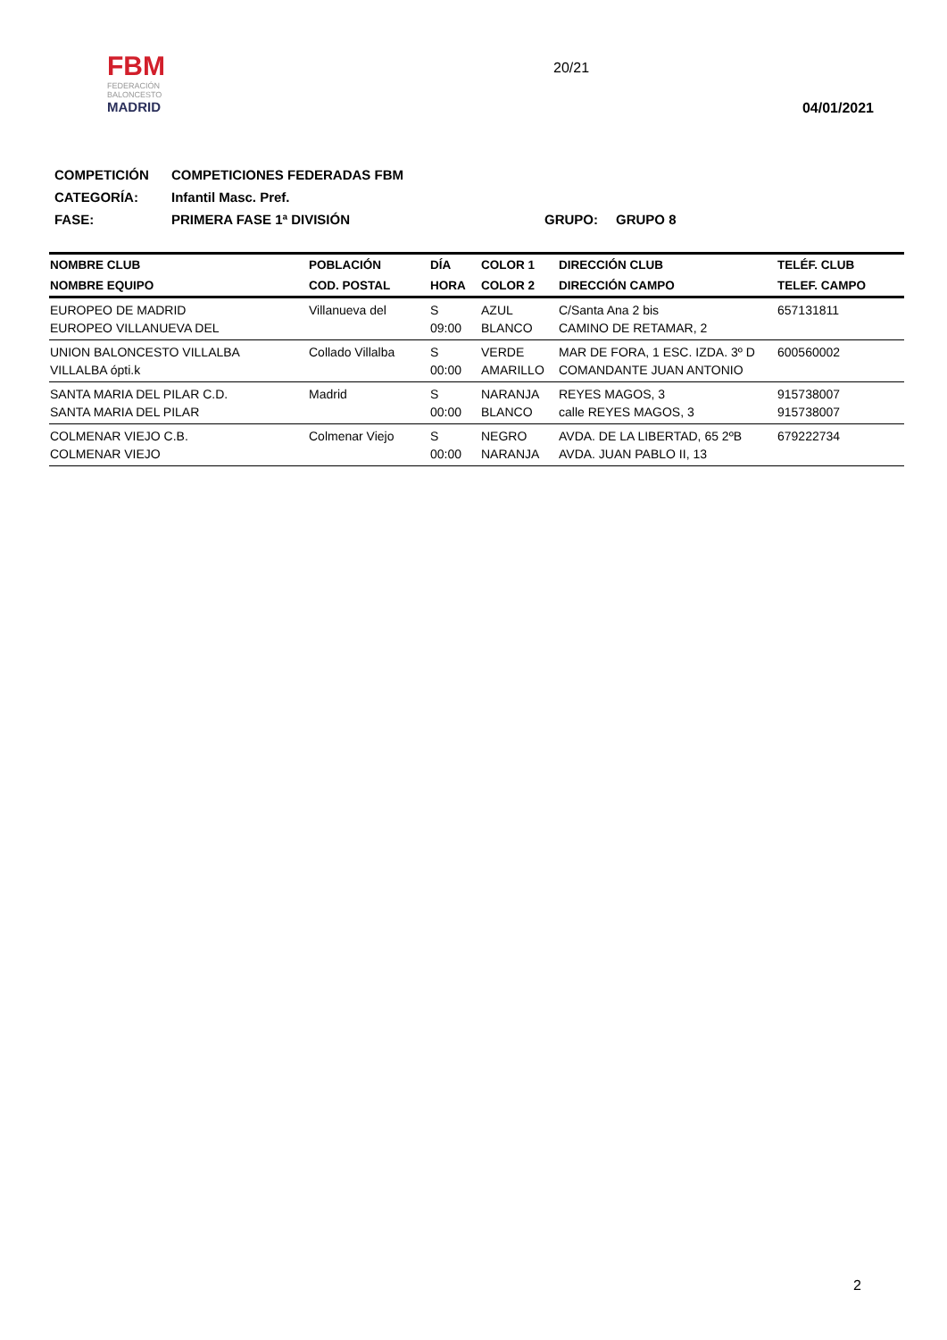FBM
FEDERACIÓN BALONCESTO
MADRID
20/21
04/01/2021
COMPETICIÓN COMPETICIONES FEDERADAS FBM
CATEGORÍA: Infantil Masc. Pref.
FASE: PRIMERA FASE 1ª DIVISIÓN GRUPO: GRUPO 8
| NOMBRE CLUB | POBLACIÓN | DÍA | COLOR 1 | DIRECCIÓN CLUB | TELÉF. CLUB |
| --- | --- | --- | --- | --- | --- |
| NOMBRE EQUIPO | COD. POSTAL | HORA | COLOR 2 | DIRECCIÓN CAMPO | TELEF. CAMPO |
| EUROPEO DE MADRID EUROPEO VILLANUEVA DEL | Villanueva del | S 09:00 | AZUL BLANCO | C/Santa Ana 2 bis CAMINO DE RETAMAR, 2 | 657131811 |
| UNION BALONCESTO VILLALBA VILLALBA ópti.k | Collado Villalba | S 00:00 | VERDE AMARILLO | MAR DE FORA, 1 ESC. IZDA. 3º D COMANDANTE JUAN ANTONIO | 600560002 |
| SANTA MARIA DEL PILAR C.D. SANTA MARIA DEL PILAR | Madrid | S 00:00 | NARANJA BLANCO | REYES MAGOS, 3 calle REYES MAGOS, 3 | 915738007 915738007 |
| COLMENAR VIEJO C.B. COLMENAR VIEJO | Colmenar Viejo | S 00:00 | NEGRO NARANJA | AVDA. DE LA LIBERTAD, 65 2ºB AVDA. JUAN PABLO II, 13 | 679222734 |
2